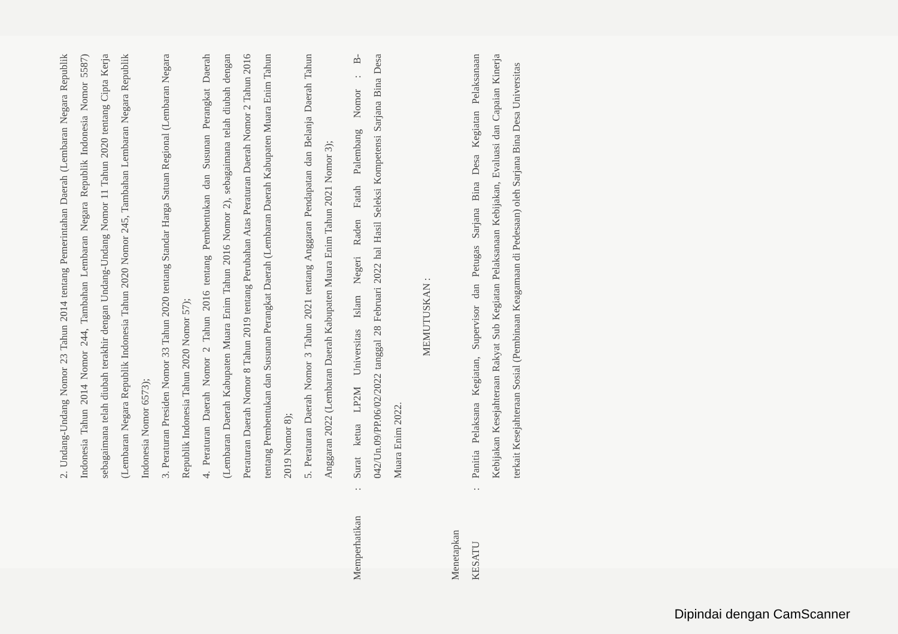2. Undang-Undang Nomor 23 Tahun 2014 tentang Pemerintahan Daerah (Lembaran Negara Republik Indonesia Tahun 2014 Nomor 244, Tambahan Lembaran Negara Republik Indonesia Nomor 5587) sebagaimana telah diubah terakhir dengan Undang-Undang Nomor 11 Tahun 2020 tentang Cipta Kerja (Lembaran Negara Republik Indonesia Tahun 2020 Nomor 245, Tambahan Lembaran Negara Republik Indonesia Nomor 6573);
3. Peraturan Presiden Nomor 33 Tahun 2020 tentang Standar Harga Satuan Regional (Lembaran Negara Republik Indonesia Tahun 2020 Nomor 57);
4. Peraturan Daerah Nomor 2 Tahun 2016 tentang Pembentukan dan Susunan Perangkat Daerah (Lembaran Daerah Kabupaten Muara Enim Tahun 2016 Nomor 2), sebagaimana telah diubah dengan Peraturan Daerah Nomor 8 Tahun 2019 tentang Perubahan Atas Peraturan Daerah Nomor 2 Tahun 2016 tentang Pembentukan dan Susunan Perangkat Daerah (Lembaran Daerah Kabupaten Muara Enim Tahun 2019 Nomor 8);
5. Peraturan Daerah Nomor 3 Tahun 2021 tentang Anggaran Pendapatan dan Belanja Daerah Tahun Anggaran 2022 (Lembaran Daerah Kabupaten Muara Enim Tahun 2021 Nomor 3);
Memperhatikan
:
Surat ketua LP2M Universitas Islam Negeri Raden Fatah Palembang Nomor : B-042/Un.09/PP.06/02/2022 tanggal 28 Februari 2022 hal Hasil Seleksi Kompetensi Sarjana Bina Desa Muara Enim 2022.
MEMUTUSKAN :
Menetapkan
KESATU
:
Panitia Pelaksana Kegiatan, Supervisor dan Petugas Sarjana Bina Desa Kegiatan Pelaksanaan Kebijakan Kesejahteraan Rakyat Sub Kegiatan Pelaksanaan Kebijakan, Evaluasi dan Capaian Kinerja terkait Kesejahteraan Sosial (Pembinaan Keagamaan di Pedesaan) oleh Sarjana Bina Desa Universitas
Dipindai dengan CamScanner